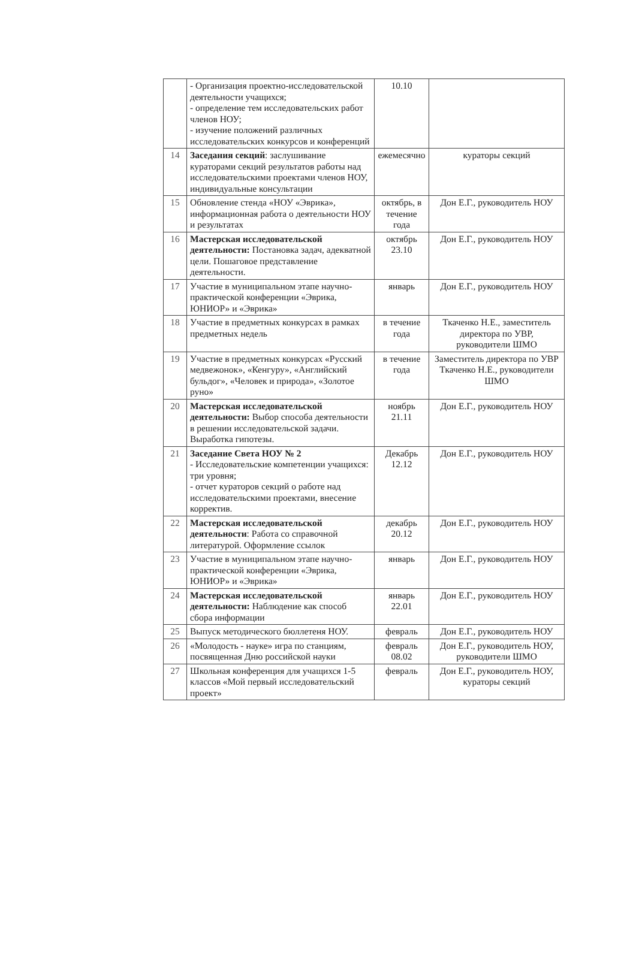| | - Организация проектно-исследовательской деятельности учащихся; - определение тем исследовательских работ членов НОУ; - изучение положений различных исследовательских конкурсов и конференций | 10.10 | |
| 14 | Заседания секций : заслушивание кураторами секций результатов работы над исследовательскими проектами членов НОУ, индивидуальные консультации | ежемесячно | кураторы секций |
| 15 | Обновление стенда «НОУ «Эврика», информационная работа о деятельности НОУ и результатах | октябрь, в течение года | Дон Е.Г., руководитель НОУ |
| 16 | Мастерская исследовательской деятельности: Постановка задач, адекватной цели. Пошаговое представление деятельности. | октябрь 23.10 | Дон Е.Г., руководитель НОУ |
| 17 | Участие в муниципальном этапе научно-практической конференции «Эврика, ЮНИОР» и «Эврика» | январь | Дон Е.Г., руководитель НОУ |
| 18 | Участие в предметных конкурсах в рамках предметных недель | в течение года | Ткаченко Н.Е., заместитель директора по УВР, руководители ШМО |
| 19 | Участие в предметных конкурсах «Русский медвежонок», «Кенгуру», «Английский бульдог», «Человек и природа», «Золотое руно» | в течение года | Заместитель директора по УВР Ткаченко Н.Е., руководители ШМО |
| 20 | Мастерская исследовательской деятельности: Выбор способа деятельности в решении исследовательской задачи. Выработка гипотезы. | ноябрь 21.11 | Дон Е.Г., руководитель НОУ |
| 21 | Заседание Света НОУ № 2 - Исследовательские компетенции учащихся: три уровня; - отчет кураторов секций о работе над исследовательскими проектами, внесение корректив. | Декабрь 12.12 | Дон Е.Г., руководитель НОУ |
| 22 | Мастерская исследовательской деятельности : Работа со справочной литературой. Оформление ссылок | декабрь 20.12 | Дон Е.Г., руководитель НОУ |
| 23 | Участие в муниципальном этапе научно-практической конференции «Эврика, ЮНИОР» и «Эврика» | январь | Дон Е.Г., руководитель НОУ |
| 24 | Мастерская исследовательской деятельности: Наблюдение как способ сбора информации | январь 22.01 | Дон Е.Г., руководитель НОУ |
| 25 | Выпуск методического бюллетеня НОУ. | февраль | Дон Е.Г., руководитель НОУ |
| 26 | «Молодость - науке» игра по станциям, посвященная Дню российской науки | февраль 08.02 | Дон Е.Г., руководитель НОУ, руководители ШМО |
| 27 | Школьная конференция для учащихся 1-5 классов «Мой первый исследовательский проект» | февраль | Дон Е.Г., руководитель НОУ, кураторы секций |